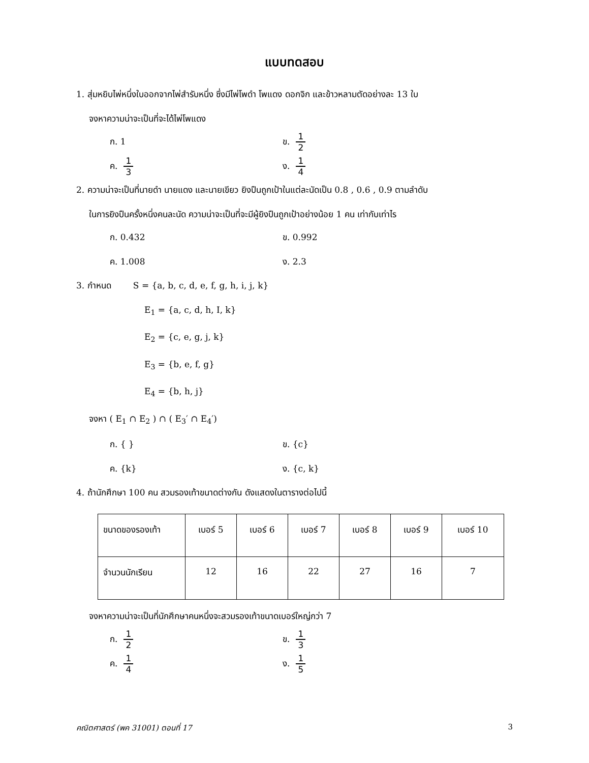แบบทดสอบ
1. สุ่มหยิบไพ่หนึ่งใบออกจากไพ่สำรับหนึ่ง ซึ่งมีไพ่โพดำ โพแดง ดอกจิก และข้าวหลามตัดอย่างละ 13 ใบ
จงหาความน่าจะเป็นที่จะได้ไพ่โพแดง
ก. 1
ข. 1 2
ค. 1 3
ง. 1 4
2. ความน่าจะเป็นที่นายดำ นายแดง และนายเขียว ยิงปืนถูกเป้าในแต่ละนัดเป็น 0.8 , 0.6 , 0.9 ตามลำดับ
ในการยิงปืนครั้งหนึ่งคนละนัด ความน่าจะเป็นที่จะมีผู้ยิงปืนถูกเป้าอย่างน้อย 1 คน เท่ากับเท่าไร
ก. 0.432
ข. 0.992
ค. 1.008
ง. 2.3
3. กำหนด S = {a, b, c, d, e, f, g, h, i, j, k}
E<sub>1</sub> = {a, c, d, h, I, k}
E<sub>2</sub> = {c, e, g, j, k}
E<sub>3</sub> = {b, e, f, g}
E<sub>4</sub> = {b, h, j}
จงหา ( E<sub>1</sub> ∩ E<sub>2</sub> ) ∩ ( E<sub>3</sub>′ ∩ E<sub>4</sub>′)
ก. { }
ข. {c}
ค. {k}
ง. {c, k}
4. ถ้านักศึกษา 100 คน สวมรองเท้าขนาดต่างกัน ดังแสดงในตารางต่อไปนี้
| ขนาดของรองเท้า | เบอร์ 5 | เบอร์ 6 | เบอร์ 7 | เบอร์ 8 | เบอร์ 9 | เบอร์ 10 |
| จำนวนนักเรียน | 12 | 16 | 22 | 27 | 16 | 7 |
จงหาความน่าจะเป็นที่นักศึกษาคนหนึ่งจะสวมรองเท้าขนาดเบอร์ใหญ่กว่า 7
ก. 1 2
ข. 1 3
ค. 1 4
ง. 1 5
คณิตศาสตร์ (พค 31001) ตอนที่ 17 3